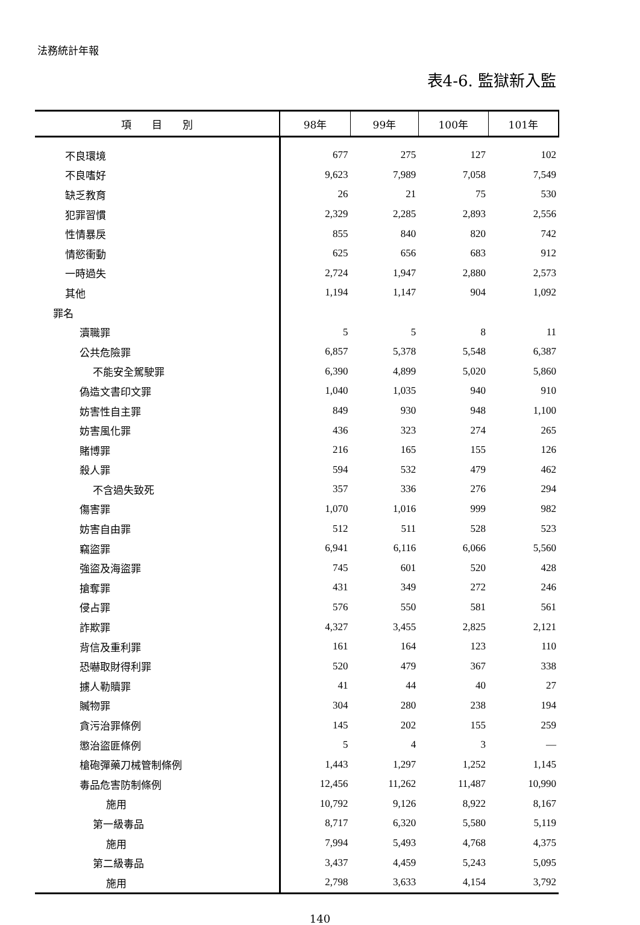法務統計年報
表4-6. 監獄新入監
| 項 目 別 | 98年 | 99年 | 100年 | 101年 |
| --- | --- | --- | --- | --- |
| 不良環境 | 677 | 275 | 127 | 102 |
| 不良嗜好 | 9,623 | 7,989 | 7,058 | 7,549 |
| 缺乏教育 | 26 | 21 | 75 | 530 |
| 犯罪習慣 | 2,329 | 2,285 | 2,893 | 2,556 |
| 性情暴戾 | 855 | 840 | 820 | 742 |
| 情慾衝動 | 625 | 656 | 683 | 912 |
| 一時過失 | 2,724 | 1,947 | 2,880 | 2,573 |
| 其他 | 1,194 | 1,147 | 904 | 1,092 |
| 罪名 | | | | |
| 瀆職罪 | 5 | 5 | 8 | 11 |
| 公共危險罪 | 6,857 | 5,378 | 5,548 | 6,387 |
| 不能安全駕駛罪 | 6,390 | 4,899 | 5,020 | 5,860 |
| 偽造文書印文罪 | 1,040 | 1,035 | 940 | 910 |
| 妨害性自主罪 | 849 | 930 | 948 | 1,100 |
| 妨害風化罪 | 436 | 323 | 274 | 265 |
| 賭博罪 | 216 | 165 | 155 | 126 |
| 殺人罪 | 594 | 532 | 479 | 462 |
| 不含過失致死 | 357 | 336 | 276 | 294 |
| 傷害罪 | 1,070 | 1,016 | 999 | 982 |
| 妨害自由罪 | 512 | 511 | 528 | 523 |
| 竊盜罪 | 6,941 | 6,116 | 6,066 | 5,560 |
| 強盜及海盜罪 | 745 | 601 | 520 | 428 |
| 搶奪罪 | 431 | 349 | 272 | 246 |
| 侵占罪 | 576 | 550 | 581 | 561 |
| 詐欺罪 | 4,327 | 3,455 | 2,825 | 2,121 |
| 背信及重利罪 | 161 | 164 | 123 | 110 |
| 恐嚇取財得利罪 | 520 | 479 | 367 | 338 |
| 擄人勒贖罪 | 41 | 44 | 40 | 27 |
| 贓物罪 | 304 | 280 | 238 | 194 |
| 貪污治罪條例 | 145 | 202 | 155 | 259 |
| 懲治盜匪條例 | 5 | 4 | 3 | — |
| 槍砲彈藥刀械管制條例 | 1,443 | 1,297 | 1,252 | 1,145 |
| 毒品危害防制條例 | 12,456 | 11,262 | 11,487 | 10,990 |
| 施用 | 10,792 | 9,126 | 8,922 | 8,167 |
| 第一級毒品 | 8,717 | 6,320 | 5,580 | 5,119 |
| 施用 | 7,994 | 5,493 | 4,768 | 4,375 |
| 第二級毒品 | 3,437 | 4,459 | 5,243 | 5,095 |
| 施用 | 2,798 | 3,633 | 4,154 | 3,792 |
140